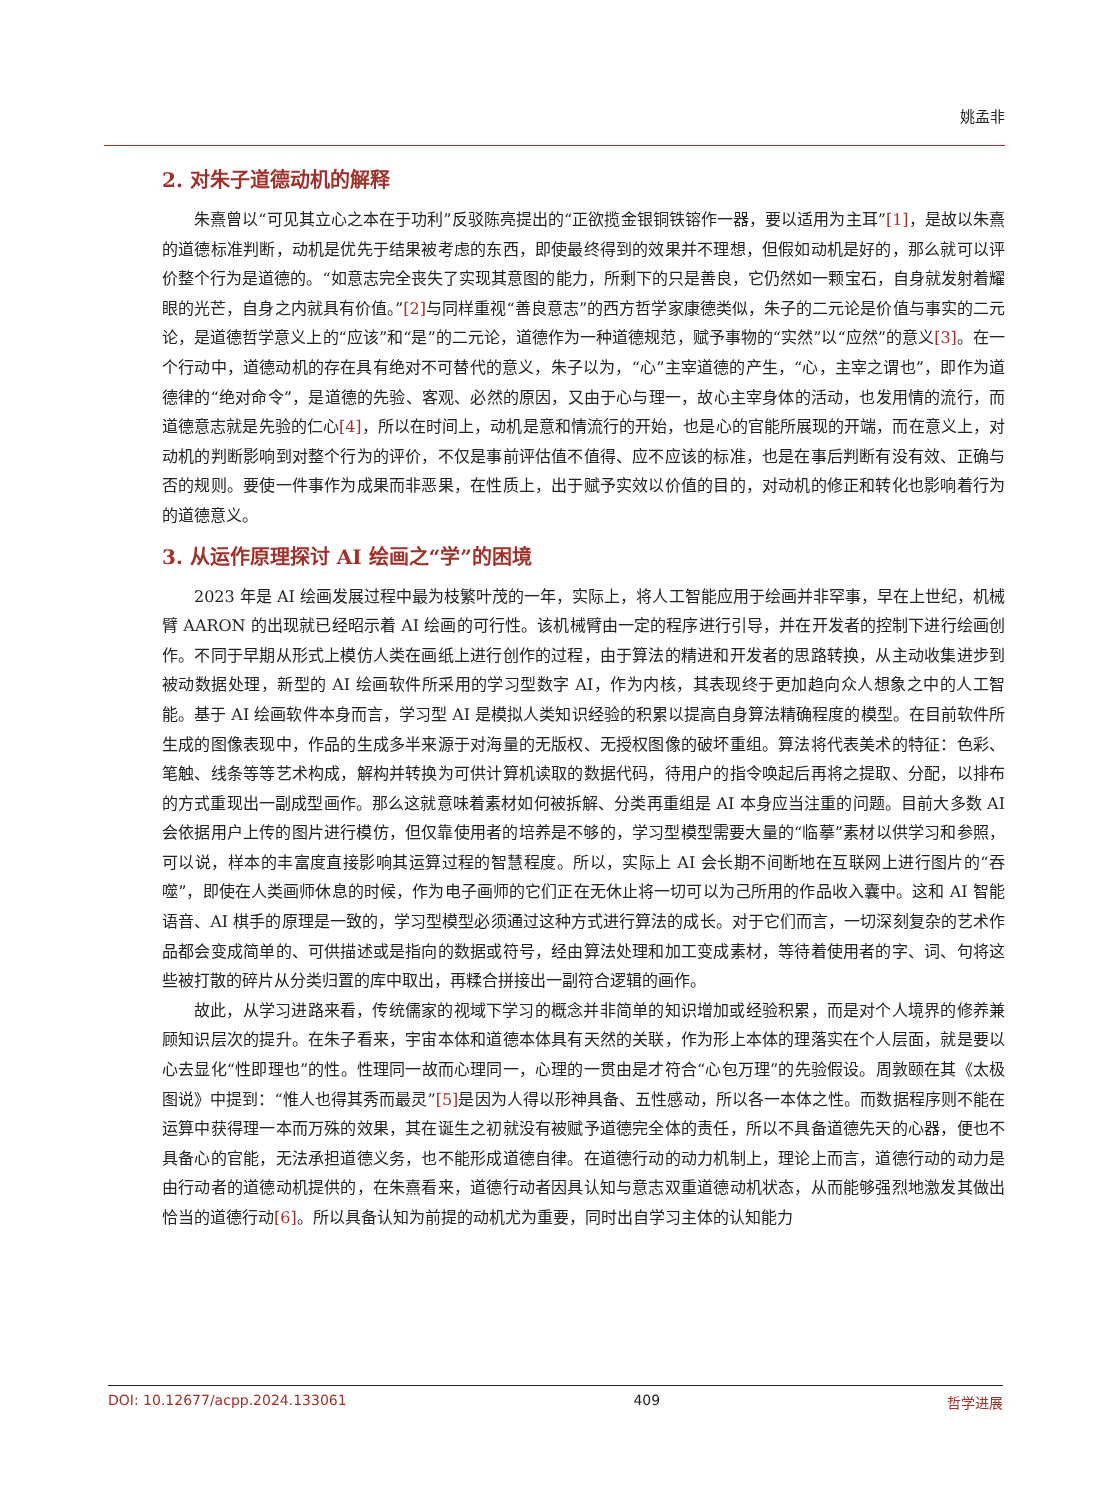姚孟非
2. 对朱子道德动机的解释
朱熹曾以“可见其立心之本在于功利”反驳陈亮提出的“正欲揽金银铜铁镕作一器，要以适用为主耳”[1]，是故以朱熹的道德标准判断，动机是优先于结果被考虑的东西，即使最终得到的效果并不理想，但假如动机是好的，那么就可以评价整个行为是道德的。“如意志完全丧失了实现其意图的能力，所剩下的只是善良，它仍然如一颗宝石，自身就发射着耀眼的光芒，自身之内就具有价值。”[2] 与同样重视“善良意志”的西方哲学家康德类似，朱子的二元论是价值与事实的二元论，是道德哲学意义上的“应该”和“是”的二元论，道德作为一种道德规范，赋予事物的“实然”以“应然”的意义[3]。在一个行动中，道德动机的存在具有绝对不可替代的意义，朱子以为，“心”主宰道德的产生，“心，主宰之谓也”，即作为道德律的“绝对命令”，是道德的先验、客观、必然的原因，又由于心与理一，故心主宰身体的活动，也发用情的流行，而道德意志就是先验的仁心[4]，所以在时间上，动机是意和情流行的开始，也是心的官能所展现的开端，而在意义上，对动机的判断影响到对整个行为的评价，不仅是事前评估值不值得、应不应该的标准，也是在事后判断有没有效、正确与否的规则。要使一件事作为成果而非恶果，在性质上，出于赋予实效以价值的目的，对动机的修正和转化也影响着行为的道德意义。
3. 从运作原理探讨 AI 绘画之“学”的困境
2023 年是 AI 绘画发展过程中最为枝繁叶茂的一年，实际上，将人工智能应用于绘画并非罕事，早在上世纪，机械臂 AARON 的出现就已经昭示着 AI 绘画的可行性。该机械臂由一定的程序进行引导，并在开发者的控制下进行绘画创作。不同于早期从形式上模仿人类在画纸上进行创作的过程，由于算法的精进和开发者的思路转换，从主动收集进步到被动数据处理，新型的 AI 绘画软件所采用的学习型数字 AI，作为内核，其表现终于更加趋向众人想象之中的人工智能。基于 AI 绘画软件本身而言，学习型 AI 是模拟人类知识经验的积累以提高自身算法精确程度的模型。在目前软件所生成的图像表现中，作品的生成多半来源于对海量的无版权、无授权图像的破坏重组。算法将代表美术的特征：色彩、笔触、线条等等艺术构成，解构并转换为可供计算机读取的数据代码，待用户的指令唤起后再将之提取、分配，以排布的方式重现出一副成型画作。那么这就意味着素材如何被拆解、分类再重组是 AI 本身应当注重的问题。目前大多数 AI 会依据用户上传的图片进行模仿，但仅靠使用者的培养是不够的，学习型模型需要大量的“临摹”素材以供学习和参照，可以说，样本的丰富度直接影响其运算过程的智慧程度。所以，实际上 AI 会长期不间断地在互联网上进行图片的“吞噬”，即使在人类画师休息的时候，作为电子画师的它们正在无休止将一切可以为己所用的作品收入囊中。这和 AI 智能语音、AI 棋手的原理是一致的，学习型模型必须通过这种方式进行算法的成长。对于它们而言，一切深刻复杂的艺术作品都会变成简单的、可供描述或是指向的数据或符号，经由算法处理和加工变成素材，等待着使用者的字、词、句将这些被打散的碎片从分类归置的库中取出，再糅合拼接出一副符合逻辑的画作。
故此，从学习进路来看，传统儒家的视域下学习的概念并非简单的知识增加或经验积累，而是对个人境界的修养兼顾知识层次的提升。在朱子看来，宇宙本体和道德本体具有天然的关联，作为形上本体的理落实在个人层面，就是要以心去显化“性即理也”的性。性理同一故而心理同一，心理的一贯由是才符合“心包万理”的先验假设。周敦颐在其《太极图说》中提到：“惟人也得其秀而最灵”[5] 是因为人得以形神具备、五性感动，所以各一本体之性。而数据程序则不能在运算中获得理一本而万殊的效果，其在诞生之初就没有被赋予道德完全体的责任，所以不具备道德先天的心器，便也不具备心的官能，无法承担道德义务，也不能形成道德自律。在道德行动的动力机制上，理论上而言，道德行动的动力是由行动者的道德动机提供的，在朱熹看来，道德行动者因具认知与意志双重道德动机状态，从而能够强烈地激发其做出恰当的道德行动[6]。所以具备认知为前提的动机尤为重要，同时出自学习主体的认知能力
DOI: 10.12677/acpp.2024.133061 409 哲学进展